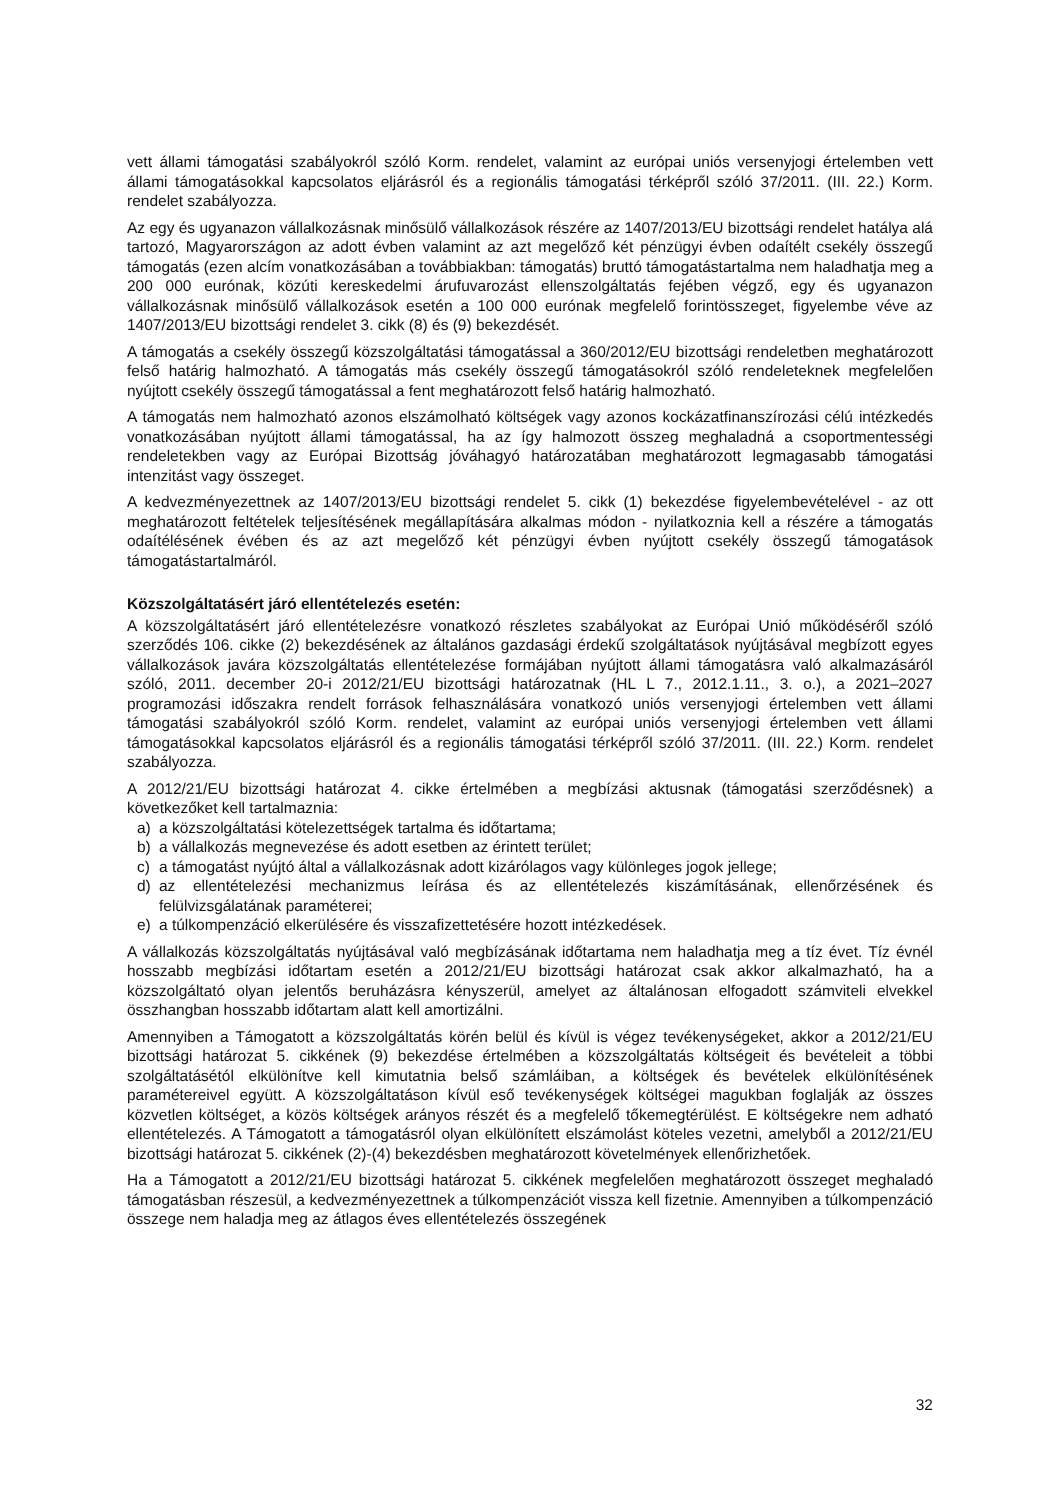vett állami támogatási szabályokról szóló Korm. rendelet, valamint az európai uniós versenyjogi értelemben vett állami támogatásokkal kapcsolatos eljárásról és a regionális támogatási térképről szóló 37/2011. (III. 22.) Korm. rendelet szabályozza.
Az egy és ugyanazon vállalkozásnak minősülő vállalkozások részére az 1407/2013/EU bizottsági rendelet hatálya alá tartozó, Magyarországon az adott évben valamint az azt megelőző két pénzügyi évben odaítélt csekély összegű támogatás (ezen alcím vonatkozásában a továbbiakban: támogatás) bruttó támogatástartalma nem haladhatja meg a 200 000 eurónak, közúti kereskedelmi árufuvarozást ellenszolgáltatás fejében végző, egy és ugyanazon vállalkozásnak minősülő vállalkozások esetén a 100 000 eurónak megfelelő forintösszeget, figyelembe véve az 1407/2013/EU bizottsági rendelet 3. cikk (8) és (9) bekezdését.
A támogatás a csekély összegű közszolgáltatási támogatással a 360/2012/EU bizottsági rendeletben meghatározott felső határig halmozható. A támogatás más csekély összegű támogatásokról szóló rendeleteknek megfelelően nyújtott csekély összegű támogatással a fent meghatározott felső határig halmozható.
A támogatás nem halmozható azonos elszámolható költségek vagy azonos kockázatfinanszírozási célú intézkedés vonatkozásában nyújtott állami támogatással, ha az így halmozott összeg meghaladná a csoportmentességi rendeletekben vagy az Európai Bizottság jóváhagyó határozatában meghatározott legmagasabb támogatási intenzitást vagy összeget.
A kedvezményezettnek az 1407/2013/EU bizottsági rendelet 5. cikk (1) bekezdése figyelembevételével - az ott meghatározott feltételek teljesítésének megállapítására alkalmas módon - nyilatkoznia kell a részére a támogatás odaítélésének évében és az azt megelőző két pénzügyi évben nyújtott csekély összegű támogatások támogatástartalmáról.
Közszolgáltatásért járó ellentételezés esetén:
A közszolgáltatásért járó ellentételezésre vonatkozó részletes szabályokat az Európai Unió működéséről szóló szerződés 106. cikke (2) bekezdésének az általános gazdasági érdekű szolgáltatások nyújtásával megbízott egyes vállalkozások javára közszolgáltatás ellentételezése formájában nyújtott állami támogatásra való alkalmazásáról szóló, 2011. december 20-i 2012/21/EU bizottsági határozatnak (HL L 7., 2012.1.11., 3. o.), a 2021–2027 programozási időszakra rendelt források felhasználására vonatkozó uniós versenyjogi értelemben vett állami támogatási szabályokról szóló Korm. rendelet, valamint az európai uniós versenyjogi értelemben vett állami támogatásokkal kapcsolatos eljárásról és a regionális támogatási térképről szóló 37/2011. (III. 22.) Korm. rendelet szabályozza.
A 2012/21/EU bizottsági határozat 4. cikke értelmében a megbízási aktusnak (támogatási szerződésnek) a következőket kell tartalmaznia:
a) a közszolgáltatási kötelezettségek tartalma és időtartama;
b) a vállalkozás megnevezése és adott esetben az érintett terület;
c) a támogatást nyújtó által a vállalkozásnak adott kizárólagos vagy különleges jogok jellege;
d) az ellentételezési mechanizmus leírása és az ellentételezés kiszámításának, ellenőrzésének és felülvizsgálatának paraméterei;
e) a túlkompenzáció elkerülésére és visszafizettetésére hozott intézkedések.
A vállalkozás közszolgáltatás nyújtásával való megbízásának időtartama nem haladhatja meg a tíz évet. Tíz évnél hosszabb megbízási időtartam esetén a 2012/21/EU bizottsági határozat csak akkor alkalmazható, ha a közszolgáltató olyan jelentős beruházásra kényszerül, amelyet az általánosan elfogadott számviteli elvekkel összhangban hosszabb időtartam alatt kell amortizálni.
Amennyiben a Támogatott a közszolgáltatás körén belül és kívül is végez tevékenységeket, akkor a 2012/21/EU bizottsági határozat 5. cikkének (9) bekezdése értelmében a közszolgáltatás költségeit és bevételeit a többi szolgáltatásétól elkülönítve kell kimutatnia belső számláiban, a költségek és bevételek elkülönítésének paramétereivel együtt. A közszolgáltatáson kívül eső tevékenységek költségei magukban foglalják az összes közvetlen költséget, a közös költségek arányos részét és a megfelelő tőkemegtérülést. E költségekre nem adható ellentételezés. A Támogatott a támogatásról olyan elkülönített elszámolást köteles vezetni, amelyből a 2012/21/EU bizottsági határozat 5. cikkének (2)-(4) bekezdésben meghatározott követelmények ellenőrizhetőek.
Ha a Támogatott a 2012/21/EU bizottsági határozat 5. cikkének megfelelően meghatározott összeget meghaladó támogatásban részesül, a kedvezményezettnek a túlkompenzációt vissza kell fizetnie. Amennyiben a túlkompenzáció összege nem haladja meg az átlagos éves ellentételezés összegének
32